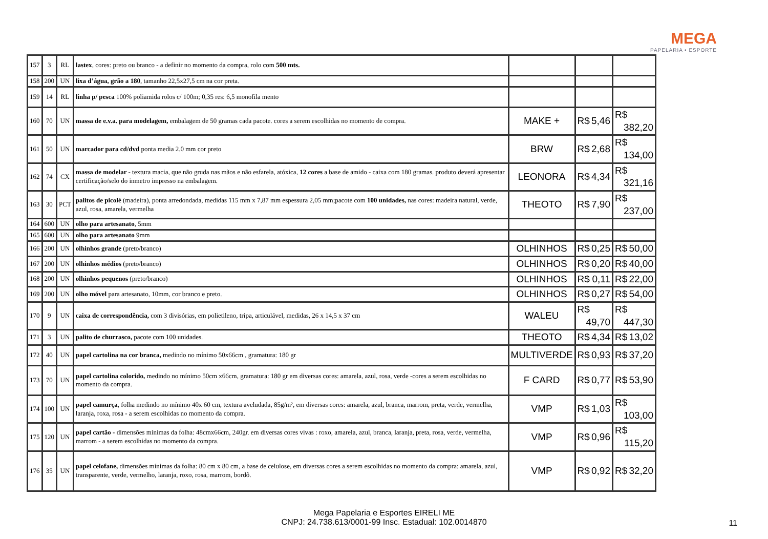MEGA
PAPELARIA • ESPORTE
| 157 | 3 | RL | lastex , cores: preto ou branco - a definir no momento da compra, rolo com 500 mts. | | | |
| 158 | 200 | UN | lixa d’água, grão a 180 , tamanho 22,5x27,5 cm na cor preta. | | | |
| 159 | 14 | RL | linha p/ pesca 100% poliamida rolos c/ 100m; 0,35 res: 6,5 monofila mento | | | |
| 160 | 70 | UN | massa de e.v.a. para modelagem, embalagem de 50 gramas cada pacote. cores a serem escolhidas no momento de compra. | MAKE + | R$ 5,46 | R$ 382,20 |
| 161 | 50 | UN | marcador para cd/dvd ponta media 2.0 mm cor preto | BRW | R$ 2,68 | R$ 134,00 |
| 162 | 74 | CX | massa de modelar - textura macia, que não gruda nas mãos e não esfarela, atóxica, 12 cores a base de amido - caixa com 180 gramas. produto deverá apresentar certificação/selo do inmetro impresso na embalagem. | LEONORA | R$ 4,34 | R$ 321,16 |
| 163 | 30 | PCT | palitos de picolé (madeira), ponta arredondada, medidas 115 mm x 7,87 mm espessura 2,05 mm;pacote com 100 unidades, nas cores: madeira natural, verde, azul, rosa, amarela, vermelha | THEOTO | R$ 7,90 | R$ 237,00 |
| 164 | 600 | UN | olho para artesanato , 5mm | | | |
| 165 | 600 | UN | olho para artesanato 9mm | | | |
| 166 | 200 | UN | olhinhos grande (preto/branco) | OLHINHOS | R$ 0,25 | R$ 50,00 |
| 167 | 200 | UN | olhinhos médios (preto/branco) | OLHINHOS | R$ 0,20 | R$ 40,00 |
| 168 | 200 | UN | olhinhos pequenos (preto/branco) | OLHINHOS | R$ 0,11 | R$ 22,00 |
| 169 | 200 | UN | olho móvel para artesanato, 10mm, cor branco e preto. | OLHINHOS | R$ 0,27 | R$ 54,00 |
| 170 | 9 | UN | caixa de correspondência, com 3 divisórias, em polietileno, tripa, articulável, medidas, 26 x 14,5 x 37 cm | WALEU | R$ 49,70 | R$ 447,30 |
| 171 | 3 | UN | palito de churrasco, pacote com 100 unidades. | THEOTO | R$ 4,34 | R$ 13,02 |
| 172 | 40 | UN | papel cartolina na cor branca, medindo no mínimo 50x66cm , gramatura: 180 gr | MULTIVERDE | R$ 0,93 | R$ 37,20 |
| 173 | 70 | UN | papel cartolina colorido, medindo no mínimo 50cm x66cm, gramatura: 180 gr em diversas cores: amarela, azul, rosa, verde -cores a serem escolhidas no momento da compra. | F CARD | R$ 0,77 | R$ 53,90 |
| 174 | 100 | UN | papel camurça , folha medindo no mínimo 40x 60 cm, textura aveludada, 85g/m², em diversas cores: amarela, azul, branca, marrom, preta, verde, vermelha, laranja, roxa, rosa - a serem escolhidas no momento da compra. | VMP | R$ 1,03 | R$ 103,00 |
| 175 | 120 | UN | papel cartão - dimensões mínimas da folha: 48cmx66cm, 240gr. em diversas cores vivas : roxo, amarela, azul, branca, laranja, preta, rosa, verde, vermelha, marrom - a serem escolhidas no momento da compra. | VMP | R$ 0,96 | R$ 115,20 |
| 176 | 35 | UN | papel celofane, dimensões mínimas da folha: 80 cm x 80 cm, a base de celulose, em diversas cores a serem escolhidas no momento da compra: amarela, azul, transparente, verde, vermelho, laranja, roxo, rosa, marrom, bordô. | VMP | R$ 0,92 | R$ 32,20 |
Mega Papelaria e Esportes EIRELI ME
CNPJ: 24.738.613/0001-99 Insc. Estadual: 102.0014870
11